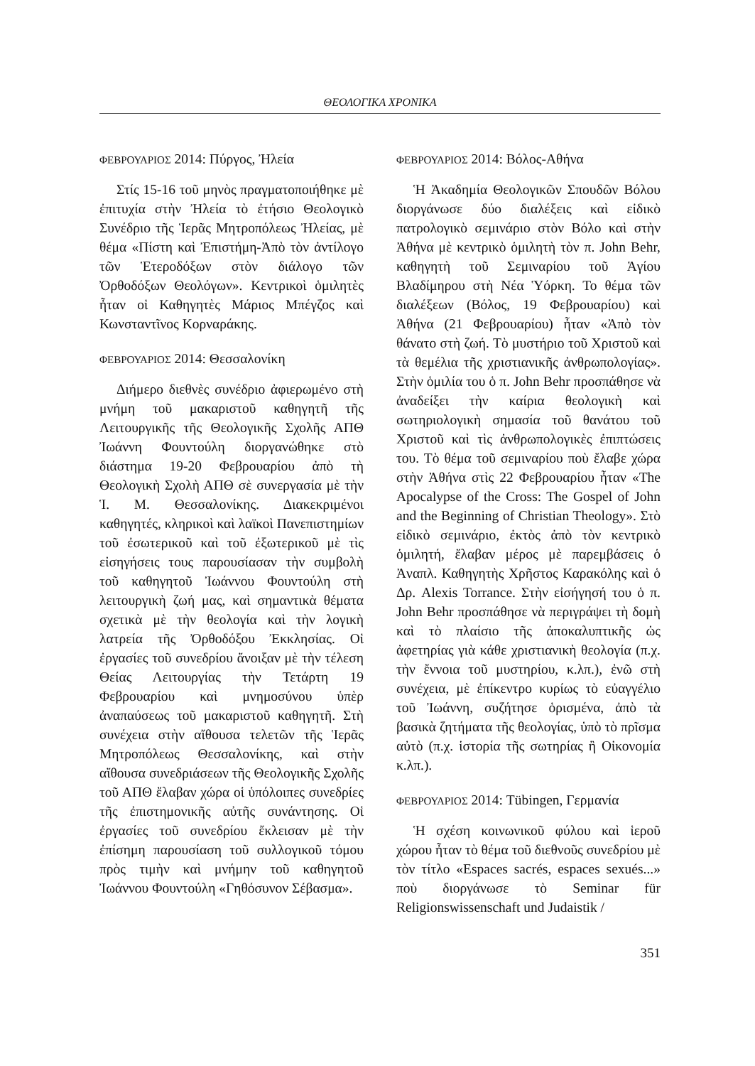ΘΕΟΛΟΓΙΚΑ ΧΡΟΝΙΚΑ
ΦΕΒΡΟΥΑΡΙΟΣ 2014: Πύργος, Ἠλεία
Στίς 15-16 τοῦ μηνὸς πραγματοποιήθηκε μὲ ἐπιτυχία στὴν Ἠλεία τὸ ἐτήσιο Θεολογικὸ Συνέδριο τῆς Ἱερᾶς Μητροπόλεως Ἠλείας, μὲ θέμα «Πίστη καὶ Ἐπιστήμη-Ἀπὸ τὸν ἀντίλογο τῶν Ἑτεροδόξων στὸν διάλογο τῶν Ὀρθοδόξων Θεολόγων». Κεντρικοὶ ὁμιλητὲς ἦταν οἱ Καθηγητὲς Μάριος Μπέγζος καὶ Κωνσταντῖνος Κορναράκης.
ΦΕΒΡΟΥΑΡΙΟΣ 2014: Θεσσαλονίκη
Διήμερο διεθνὲς συνέδριο ἀφιερωμένο στὴ μνήμη τοῦ μακαριστοῦ καθηγητῆ τῆς Λειτουργικῆς τῆς Θεολογικῆς Σχολῆς ΑΠΘ Ἰωάννη Φουντούλη διοργανώθηκε στὸ διάστημα 19-20 Φεβρουαρίου ἀπὸ τὴ Θεολογικὴ Σχολὴ ΑΠΘ σὲ συνεργασία μὲ τὴν Ἱ. Μ. Θεσσαλονίκης. Διακεκριμένοι καθηγητές, κληρικοὶ καὶ λαϊκοὶ Πανεπιστημίων τοῦ ἐσωτερικοῦ καὶ τοῦ ἐξωτερικοῦ μὲ τὶς εἰσηγήσεις τους παρουσίασαν τὴν συμβολὴ τοῦ καθηγητοῦ Ἰωάννου Φουντούλη στὴ λειτουργικὴ ζωή μας, καὶ σημαντικὰ θέματα σχετικὰ μὲ τὴν θεολογία καὶ τὴν λογικὴ λατρεία τῆς Ὀρθοδόξου Ἐκκλησίας. Οἱ ἐργασίες τοῦ συνεδρίου ἄνοιξαν μὲ τὴν τέλεση Θείας Λειτουργίας τὴν Τετάρτη 19 Φεβρουαρίου καὶ μνημοσύνου ὑπὲρ ἀναπαύσεως τοῦ μακαριστοῦ καθηγητῆ. Στὴ συνέχεια στὴν αἴθουσα τελετῶν τῆς Ἱερᾶς Μητροπόλεως Θεσσαλονίκης, καὶ στὴν αἴθουσα συνεδριάσεων τῆς Θεολογικῆς Σχολῆς τοῦ ΑΠΘ ἔλαβαν χώρα οἱ ὑπόλοιπες συνεδρίες τῆς ἐπιστημονικῆς αὐτῆς συνάντησης. Οἱ ἐργασίες τοῦ συνεδρίου ἔκλεισαν μὲ τὴν ἐπίσημη παρουσίαση τοῦ συλλογικοῦ τόμου πρὸς τιμὴν καὶ μνήμην τοῦ καθηγητοῦ Ἰωάννου Φουντούλη «Γηθόσυνον Σέβασμα».
ΦΕΒΡΟΥΑΡΙΟΣ 2014: Βόλος-Αθήνα
Ἡ Ἀκαδημία Θεολογικῶν Σπουδῶν Βόλου διοργάνωσε δύο διαλέξεις καὶ εἰδικὸ πατρολογικὸ σεμινάριο στὸν Βόλο καὶ στὴν Ἀθήνα μὲ κεντρικὸ ὁμιλητὴ τὸν π. John Behr, καθηγητὴ τοῦ Σεμιναρίου τοῦ Ἁγίου Βλαδίμηρου στὴ Νέα Ὑόρκη. Το θέμα τῶν διαλέξεων (Βόλος, 19 Φεβρουαρίου) καὶ Ἀθήνα (21 Φεβρουαρίου) ἦταν «Ἀπὸ τὸν θάνατο στὴ ζωή. Τὸ μυστήριο τοῦ Χριστοῦ καὶ τὰ θεμέλια τῆς χριστιανικῆς ἀνθρωπολογίας». Στὴν ὁμιλία του ὁ π. John Behr προσπάθησε νὰ ἀναδείξει τὴν καίρια θεολογικὴ καὶ σωτηριολογικὴ σημασία τοῦ θανάτου τοῦ Χριστοῦ καὶ τὶς ἀνθρωπολογικὲς ἐπιπτώσεις του. Τὸ θέμα τοῦ σεμιναρίου ποὺ ἔλαβε χώρα στὴν Ἀθήνα στὶς 22 Φεβρουαρίου ἦταν «The Apocalypse of the Cross: The Gospel of John and the Beginning of Christian Theology». Στὸ εἰδικὸ σεμινάριο, ἐκτὸς ἀπὸ τὸν κεντρικὸ ὁμιλητή, ἔλαβαν μέρος μὲ παρεμβάσεις ὁ Ἀναπλ. Καθηγητὴς Χρῆστος Καρακόλης καὶ ὁ Δρ. Alexis Torrance. Στὴν εἰσήγησή του ὁ π. John Behr προσπάθησε νὰ περιγράψει τὴ δομὴ καὶ τὸ πλαίσιο τῆς ἀποκαλυπτικῆς ὡς ἀφετηρίας γιὰ κάθε χριστιανικὴ θεολογία (π.χ. τὴν ἔννοια τοῦ μυστηρίου, κ.λπ.), ἐνῶ στὴ συνέχεια, μὲ ἐπίκεντρο κυρίως τὸ εὐαγγέλιο τοῦ Ἰωάννη, συζήτησε ὁρισμένα, ἀπὸ τὰ βασικὰ ζητήματα τῆς θεολογίας, ὑπὸ τὸ πρῖσμα αὐτὸ (π.χ. ἱστορία τῆς σωτηρίας ἢ Οἰκονομία κ.λπ.).
ΦΕΒΡΟΥΑΡΙΟΣ 2014: Tübingen, Γερμανία
Ἡ σχέση κοινωνικοῦ φύλου καὶ ἱεροῦ χώρου ἦταν τὸ θέμα τοῦ διεθνοῦς συνεδρίου μὲ τὸν τίτλο «Espaces sacrés, espaces sexués...» ποὺ διοργάνωσε τὸ Seminar für Religionswissenschaft und Judaistik /
351